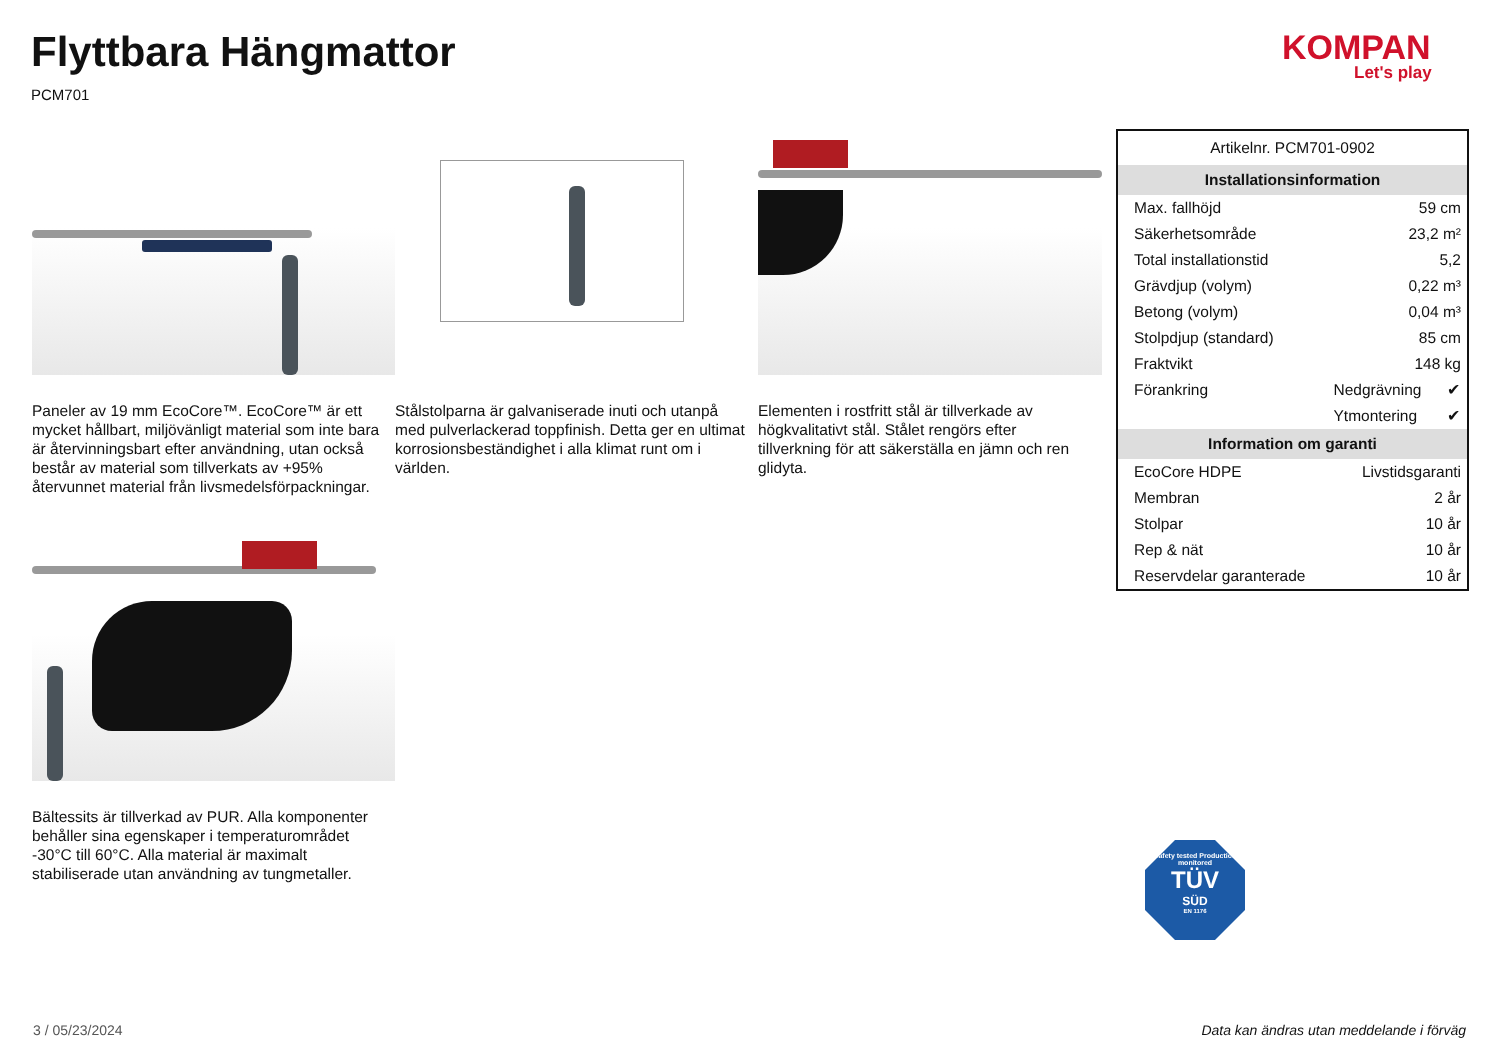Flyttbara Hängmattor
PCM701
KOMPAN
Let's play
Paneler av 19 mm EcoCore™. EcoCore™ är ett mycket hållbart, miljövänligt material som inte bara är återvinningsbart efter användning, utan också består av material som tillverkats av +95% återvunnet material från livsmedelsförpackningar.
Stålstolparna är galvaniserade inuti och utanpå med pulverlackerad toppfinish. Detta ger en ultimat korrosionsbeständighet i alla klimat runt om i världen.
Elementen i rostfritt stål är tillverkade av högkvalitativt stål. Stålet rengörs efter tillverkning för att säkerställa en jämn och ren glidyta.
Bältessits är tillverkad av PUR. Alla komponenter behåller sina egenskaper i temperaturområdet -30°C till 60°C. Alla material är maximalt stabiliserade utan användning av tungmetaller.
| Artikelnr. PCM701-0902 | | |
| Installationsinformation | | |
| Max. fallhöjd | 59 cm | |
| Säkerhetsområde | 23,2 m² | |
| Total installationstid | 5,2 | |
| Grävdjup (volym) | 0,22 m³ | |
| Betong (volym) | 0,04 m³ | |
| Stolpdjup (standard) | 85 cm | |
| Fraktvikt | 148 kg | |
| Förankring | Nedgrävning | ✔ |
| | Ytmontering | ✔ |
| Information om garanti | | |
| EcoCore HDPE | Livstidsgaranti | |
| Membran | 2 år | |
| Stolpar | 10 år | |
| Rep & nät | 10 år | |
| Reservdelar garanterade | 10 år | |
Safety tested Production monitored
TÜV
SÜD
EN 1176
3 / 05/23/2024
Data kan ändras utan meddelande i förväg